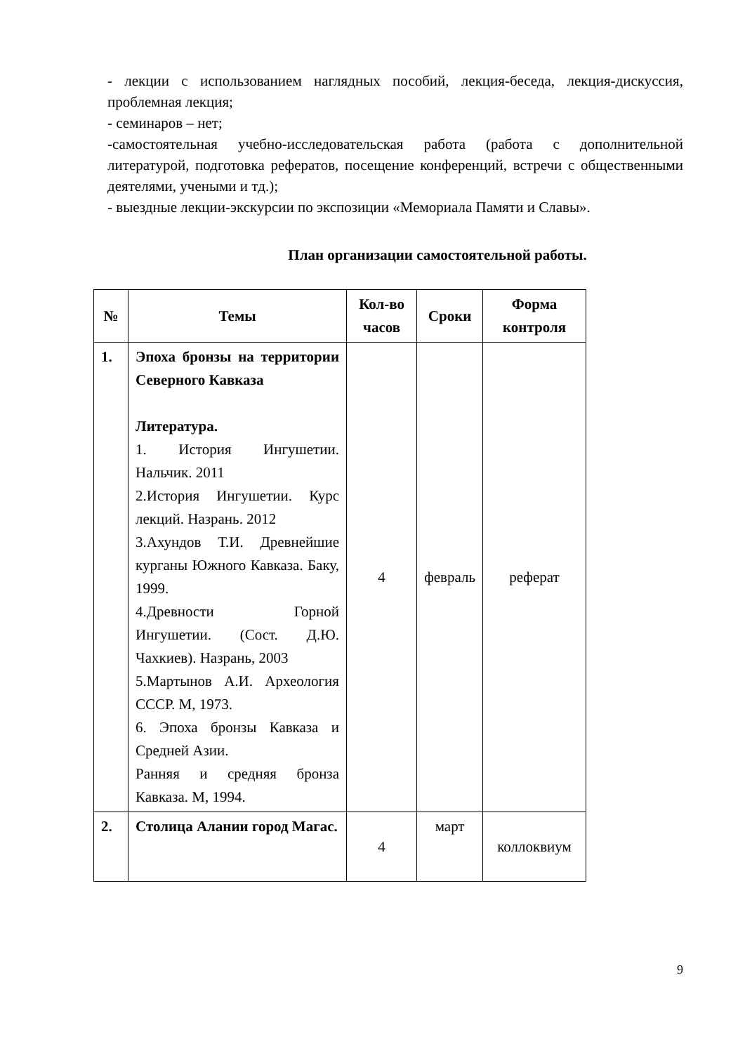- лекции с использованием наглядных пособий, лекция-беседа, лекция-дискуссия, проблемная лекция;
- семинаров – нет;
-самостоятельная учебно-исследовательская работа (работа с дополнительной литературой, подготовка рефератов, посещение конференций, встречи с общественными деятелями, учеными и тд.);
- выездные лекции-экскурсии по экспозиции «Мемориала Памяти и Славы».
План организации самостоятельной работы.
| № | Темы | Кол-во часов | Сроки | Форма контроля |
| --- | --- | --- | --- | --- |
| 1. | Эпоха бронзы на территории Северного Кавказа Литература. 1. История Ингушетии. Нальчик. 2011 2.История Ингушетии. Курс лекций. Назрань. 2012 3.Ахундов Т.И. Древнейшие курганы Южного Кавказа. Баку, 1999. 4.Древности Горной Ингушетии. (Сост. Д.Ю. Чахкиев). Назрань, 2003 5.Мартынов А.И. Археология СССР. М, 1973. 6. Эпоха бронзы Кавказа и Средней Азии. Ранняя и средняя бронза Кавказа. М, 1994. | 4 | февраль | реферат |
| 2. | Столица Алании город Магас. | 4 | март | коллоквиум |
9